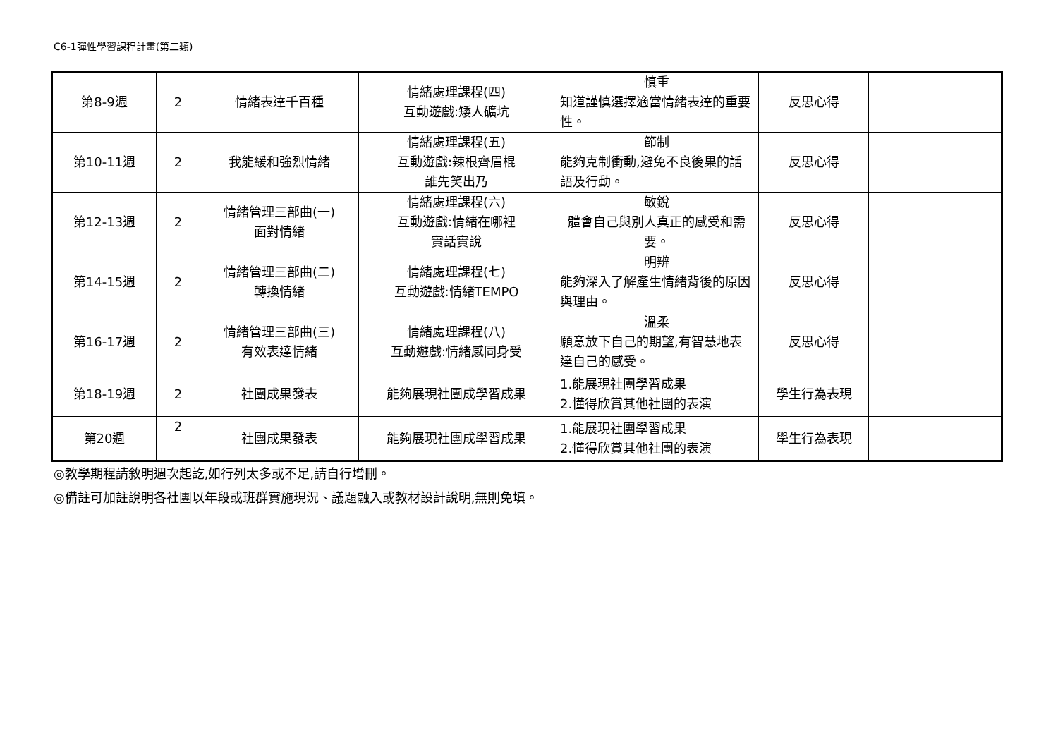C6-1彈性學習課程計畫(第二類)
| 第8-9週 | 2 | 情緒表達千百種 | 情緒處理課程(四) 互動遊戲:矮人礦坑 | 慎重 知道謹慎選擇適當情緒表達的重要性。 | 反思心得 | |
| 第10-11週 | 2 | 我能緩和強烈情緒 | 情緒處理課程(五) 互動遊戲:辣根齊眉棍 誰先笑出乃 | 節制 能夠克制衝動,避免不良後果的話語及行動。 | 反思心得 | |
| 第12-13週 | 2 | 情緒管理三部曲(一) 面對情緒 | 情緒處理課程(六) 互動遊戲:情緒在哪裡 實話實說 | 敏銳 體會自己與別人真正的感受和需要。 | 反思心得 | |
| 第14-15週 | 2 | 情緒管理三部曲(二) 轉換情緒 | 情緒處理課程(七) 互動遊戲:情緒TEMPO | 明辨 能夠深入了解產生情緒背後的原因與理由。 | 反思心得 | |
| 第16-17週 | 2 | 情緒管理三部曲(三) 有效表達情緒 | 情緒處理課程(八) 互動遊戲:情緒感同身受 | 溫柔 願意放下自己的期望,有智慧地表達自己的感受。 | 反思心得 | |
| 第18-19週 | 2 | 社團成果發表 | 能夠展現社團成學習成果 | 1.能展現社團學習成果 2.懂得欣賞其他社團的表演 | 學生行為表現 | |
| 第20週 | 2 | 社團成果發表 | 能夠展現社團成學習成果 | 1.能展現社團學習成果 2.懂得欣賞其他社團的表演 | 學生行為表現 | |
◎教學期程請敘明週次起訖,如行列太多或不足,請自行增刪。
◎備註可加註說明各社團以年段或班群實施現況、議題融入或教材設計說明,無則免填。